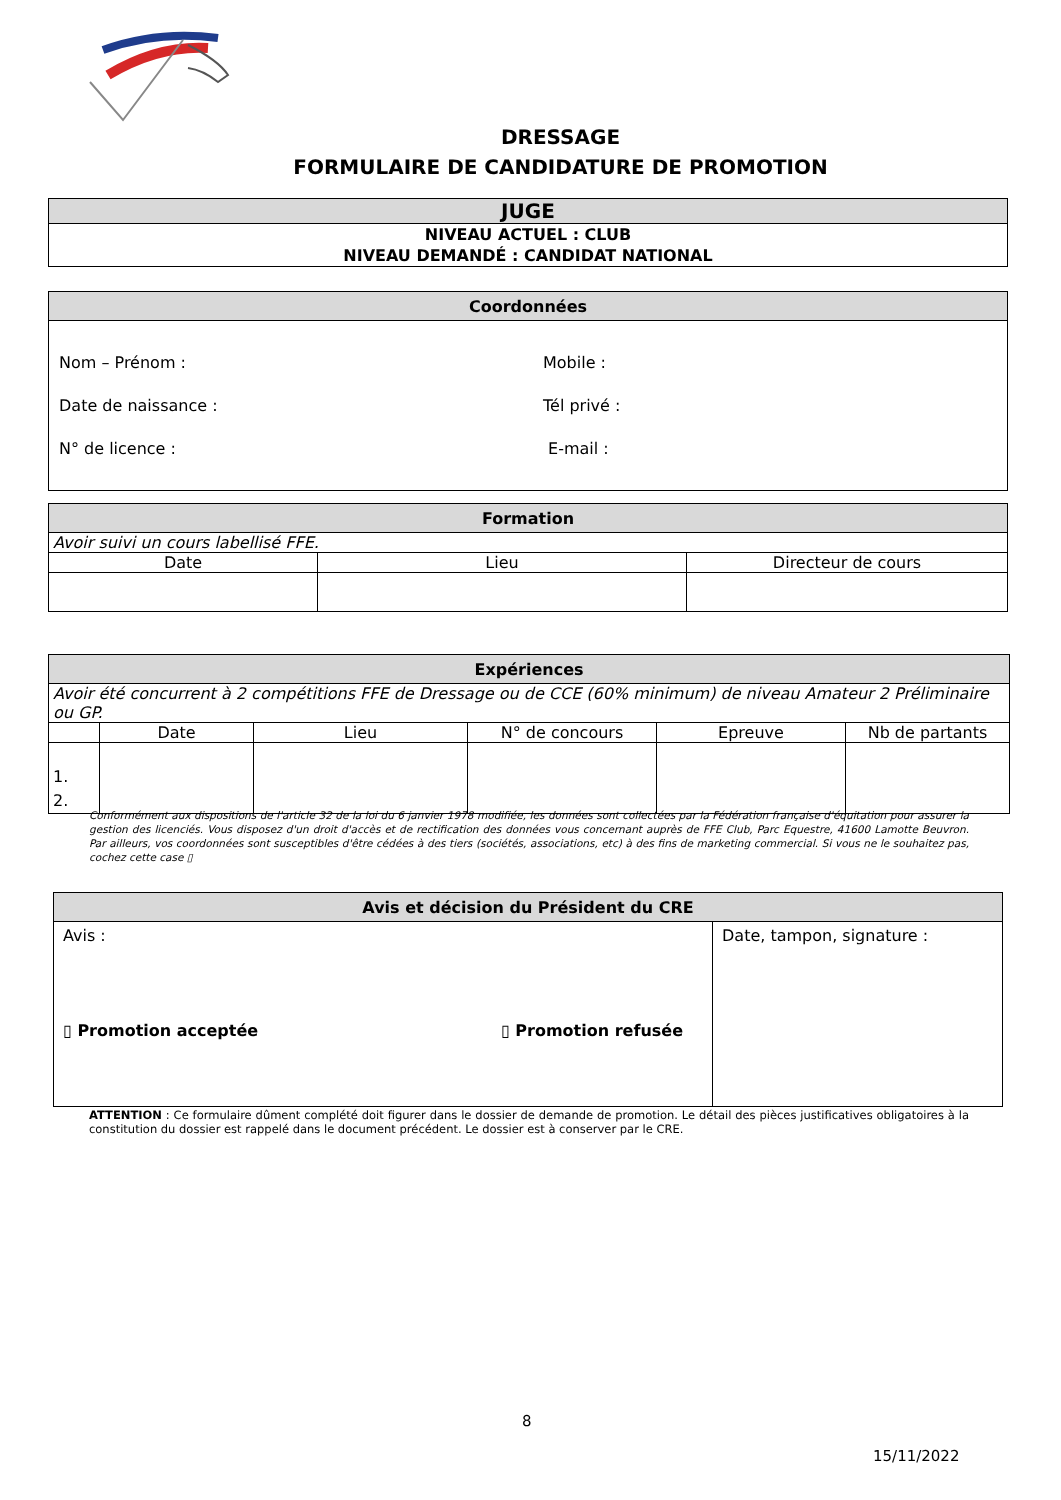DRESSAGE
FORMULAIRE DE CANDIDATURE DE PROMOTION
| JUGE |
| NIVEAU ACTUEL : CLUB NIVEAU DEMANDÉ : CANDIDAT NATIONAL |
| Coordonnées | |
| Nom – Prénom : Date de naissance : N° de licence : | Mobile : Tél privé : E-mail : |
| Formation | | |
| Avoir suivi un cours labellisé FFE. | | |
| Date | Lieu | Directeur de cours |
| Expériences | | | | | |
| Avoir été concurrent à 2 compétitions FFE de Dressage ou de CCE (60% minimum) de niveau Amateur 2 Préliminaire ou GP. | | | | | |
| | Date | Lieu | N° de concours | Epreuve | Nb de partants |
| 1. 2. | | | | | |
Conformément aux dispositions de l'article 32 de la loi du 6 janvier 1978 modifiée, les données sont collectées par la Fédération française d'équitation pour assurer la gestion des licenciés. Vous disposez d'un droit d'accès et de rectification des données vous concernant auprès de FFE Club, Parc Equestre, 41600 Lamotte Beuvron. Par ailleurs, vos coordonnées sont susceptibles d'être cédées à des tiers (sociétés, associations, etc) à des fins de marketing commercial. Si vous ne le souhaitez pas, cochez cette case ▯
| Avis et décision du Président du CRE | |
| Avis : ▯ Promotion acceptée ▯ Promotion refusée | Date, tampon, signature : |
ATTENTION : Ce formulaire dûment complété doit figurer dans le dossier de demande de promotion. Le détail des pièces justificatives obligatoires à la constitution du dossier est rappelé dans le document précédent. Le dossier est à conserver par le CRE.
8
15/11/2022